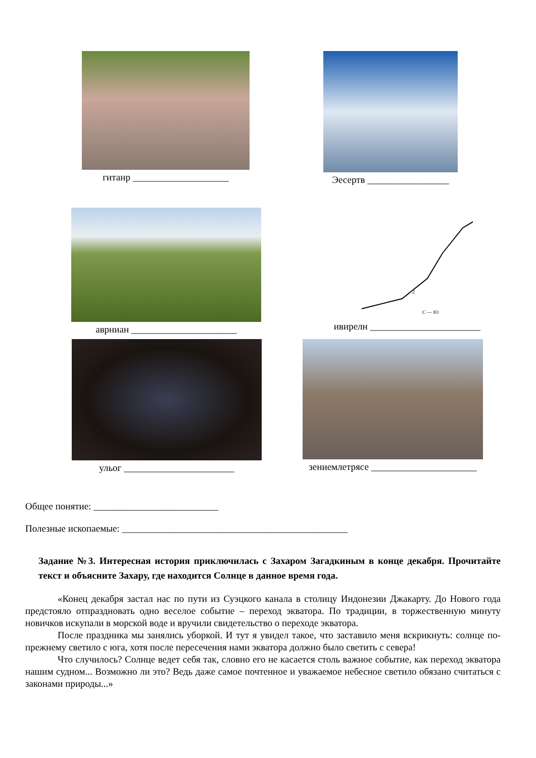гитанр ____________________ Эесертв _________________
аврниан ______________________
2
С — Ю
ивирелн _______________________
ульог _______________________ зениемлетрясе ______________________
Общее понятие: __________________________
Полезные ископаемые: _______________________________________________
Задание №3. Интересная история приключилась с Захаром Загадкиным в конце декабря. Прочитайте текст и объясните Захару, где находится Солнце в данное время года.
«Конец декабря застал нас по пути из Суэцкого канала в столицу Индонезии Джакарту. До Нового года предстояло отпраздновать одно веселое событие – переход экватора. По традиции, в торжественную минуту новичков искупали в морской воде и вручили свидетельство о переходе экватора.
После праздника мы занялись уборкой. И тут я увидел такое, что заставило меня вскрикнуть: солнце по-прежнему светило с юга, хотя после пересечения нами экватора должно было светить с севера!
Что случилось? Солнце ведет себя так, словно его не касается столь важное событие, как переход экватора нашим судном... Возможно ли это? Ведь даже самое почтенное и уважаемое небесное светило обязано считаться с законами природы...»